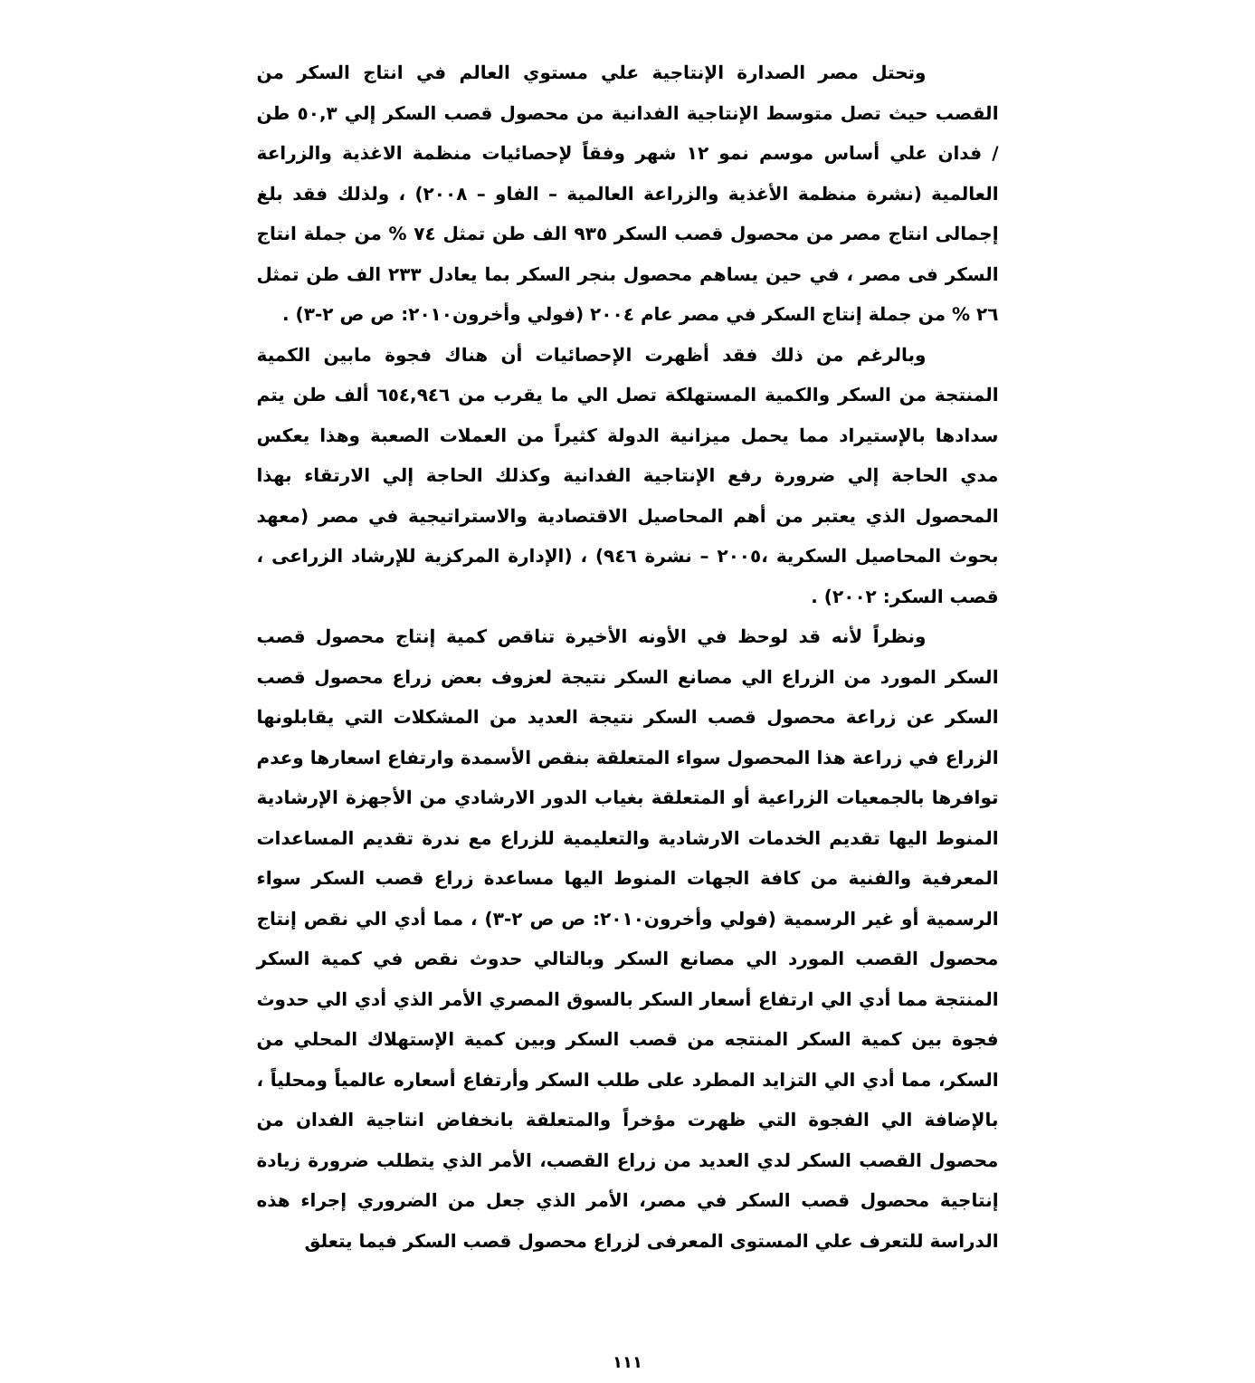وتحتل مصر الصدارة الإنتاجية علي مستوي العالم في انتاج السكر من القصب حيث تصل متوسط الإنتاجية الفدانية من محصول قصب السكر إلي ٥٠,٣ طن / فدان علي أساس موسم نمو ١٢ شهر وفقاً لإحصائيات منظمة الاغذية والزراعة العالمية (نشرة منظمة الأغذية والزراعة العالمية – الفاو – ٢٠٠٨) ، ولذلك فقد بلغ إجمالى انتاج مصر من محصول قصب السكر ٩٣٥ الف طن تمثل ٧٤ % من جملة انتاج السكر فى مصر ، في حين يساهم محصول بنجر السكر بما يعادل ٢٣٣ الف طن تمثل ٢٦ % من جملة إنتاج السكر في مصر عام ٢٠٠٤ (فولي وأخرون٢٠١٠: ص ص ٢-٣) .
وبالرغم من ذلك فقد أظهرت الإحصائيات أن هناك فجوة مابين الكمية المنتجة من السكر والكمية المستهلكة تصل الي ما يقرب من ٦٥٤,٩٤٦ ألف طن يتم سدادها بالإستيراد مما يحمل ميزانية الدولة كثيراً من العملات الصعبة وهذا يعكس مدي الحاجة إلي ضرورة رفع الإنتاجية الفدانية وكذلك الحاجة إلي الارتقاء بهذا المحصول الذي يعتبر من أهم المحاصيل الاقتصادية والاستراتيجية في مصر (معهد بحوث المحاصيل السكرية ،٢٠٠٥ – نشرة ٩٤٦) ، (الإدارة المركزية للإرشاد الزراعى ، قصب السكر: ٢٠٠٢) .
ونظراً لأنه قد لوحظ في الأونه الأخيرة تناقص كمية إنتاج محصول قصب السكر المورد من الزراع الي مصانع السكر نتيجة لعزوف بعض زراع محصول قصب السكر عن زراعة محصول قصب السكر نتيجة العديد من المشكلات التي يقابلونها الزراع في زراعة هذا المحصول سواء المتعلقة بنقص الأسمدة وارتفاع اسعارها وعدم توافرها بالجمعيات الزراعية أو المتعلقة بغياب الدور الارشادي من الأجهزة الإرشادية المنوط اليها تقديم الخدمات الارشادية والتعليمية للزراع مع ندرة تقديم المساعدات المعرفية والفنية من كافة الجهات المنوط اليها مساعدة زراع قصب السكر سواء الرسمية أو غير الرسمية (فولي وأخرون٢٠١٠: ص ص ٢-٣) ، مما أدي الي نقص إنتاج محصول القصب المورد الي مصانع السكر وبالتالي حدوث نقص في كمية السكر المنتجة مما أدي الي ارتفاع أسعار السكر بالسوق المصري الأمر الذي أدي الي حدوث فجوة بين كمية السكر المنتجه من قصب السكر وبين كمية الإستهلاك المحلي من السكر، مما أدي الي التزايد المطرد على طلب السكر وأرتفاع أسعاره عالمياً ومحلياً ، بالإضافة الي الفجوة التي ظهرت مؤخراً والمتعلقة بانخفاض انتاجية الفدان من محصول القصب السكر لدي العديد من زراع القصب، الأمر الذي يتطلب ضرورة زيادة إنتاجية محصول قصب السكر في مصر، الأمر الذي جعل من الضروري إجراء هذه الدراسة للتعرف علي المستوى المعرفى لزراع محصول قصب السكر فيما يتعلق
١١١